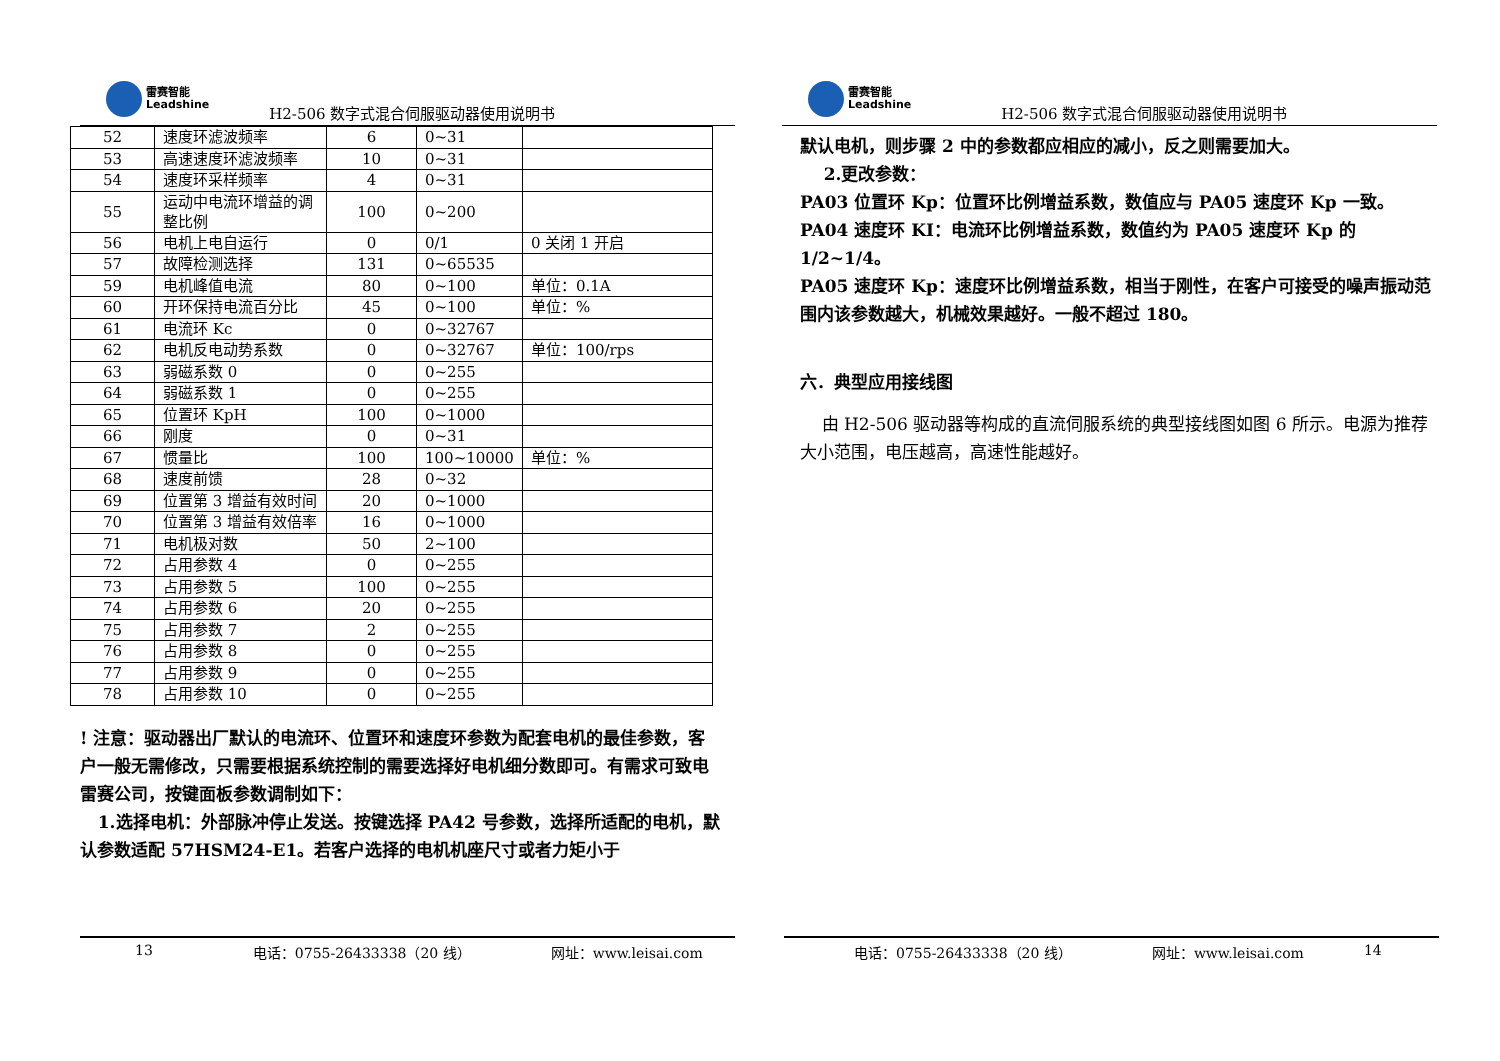雷赛智能
Leadshine
H2-506 数字式混合伺服驱动器使用说明书
| 52 | 速度环滤波频率 | 6 | 0~31 | |
| 53 | 高速速度环滤波频率 | 10 | 0~31 | |
| 54 | 速度环采样频率 | 4 | 0~31 | |
| 55 | 运动中电流环增益的调整比例 | 100 | 0~200 | |
| 56 | 电机上电自运行 | 0 | 0/1 | 0 关闭 1 开启 |
| 57 | 故障检测选择 | 131 | 0~65535 | |
| 59 | 电机峰值电流 | 80 | 0~100 | 单位：0.1A |
| 60 | 开环保持电流百分比 | 45 | 0~100 | 单位：% |
| 61 | 电流环 Kc | 0 | 0~32767 | |
| 62 | 电机反电动势系数 | 0 | 0~32767 | 单位：100/rps |
| 63 | 弱磁系数 0 | 0 | 0~255 | |
| 64 | 弱磁系数 1 | 0 | 0~255 | |
| 65 | 位置环 KpH | 100 | 0~1000 | |
| 66 | 刚度 | 0 | 0~31 | |
| 67 | 惯量比 | 100 | 100~10000 | 单位：% |
| 68 | 速度前馈 | 28 | 0~32 | |
| 69 | 位置第 3 增益有效时间 | 20 | 0~1000 | |
| 70 | 位置第 3 增益有效倍率 | 16 | 0~1000 | |
| 71 | 电机极对数 | 50 | 2~100 | |
| 72 | 占用参数 4 | 0 | 0~255 | |
| 73 | 占用参数 5 | 100 | 0~255 | |
| 74 | 占用参数 6 | 20 | 0~255 | |
| 75 | 占用参数 7 | 2 | 0~255 | |
| 76 | 占用参数 8 | 0 | 0~255 | |
| 77 | 占用参数 9 | 0 | 0~255 | |
| 78 | 占用参数 10 | 0 | 0~255 | |
! 注意：驱动器出厂默认的电流环、位置环和速度环参数为配套电机的最佳参数，客户一般无需修改，只需要根据系统控制的需要选择好电机细分数即可。有需求可致电雷赛公司，按键面板参数调制如下：
1.选择电机：外部脉冲停止发送。按键选择 PA42 号参数，选择所适配的电机，默认参数适配 57HSM24-E1。若客户选择的电机机座尺寸或者力矩小于
13 电话：0755-26433338（20 线） 网址：www.leisai.com
雷赛智能
Leadshine
H2-506 数字式混合伺服驱动器使用说明书
默认电机，则步骤 2 中的参数都应相应的减小，反之则需要加大。
2.更改参数：
PA03 位置环 Kp：位置环比例增益系数，数值应与 PA05 速度环 Kp 一致。
PA04 速度环 KI：电流环比例增益系数，数值约为 PA05 速度环 Kp 的 1/2~1/4。
PA05 速度环 Kp：速度环比例增益系数，相当于刚性，在客户可接受的噪声振动范围内该参数越大，机械效果越好。一般不超过 180。
六．典型应用接线图
由 H2-506 驱动器等构成的直流伺服系统的典型接线图如图 6 所示。电源为推荐大小范围，电压越高，高速性能越好。
电话：0755-26433338（20 线） 网址：www.leisai.com 14